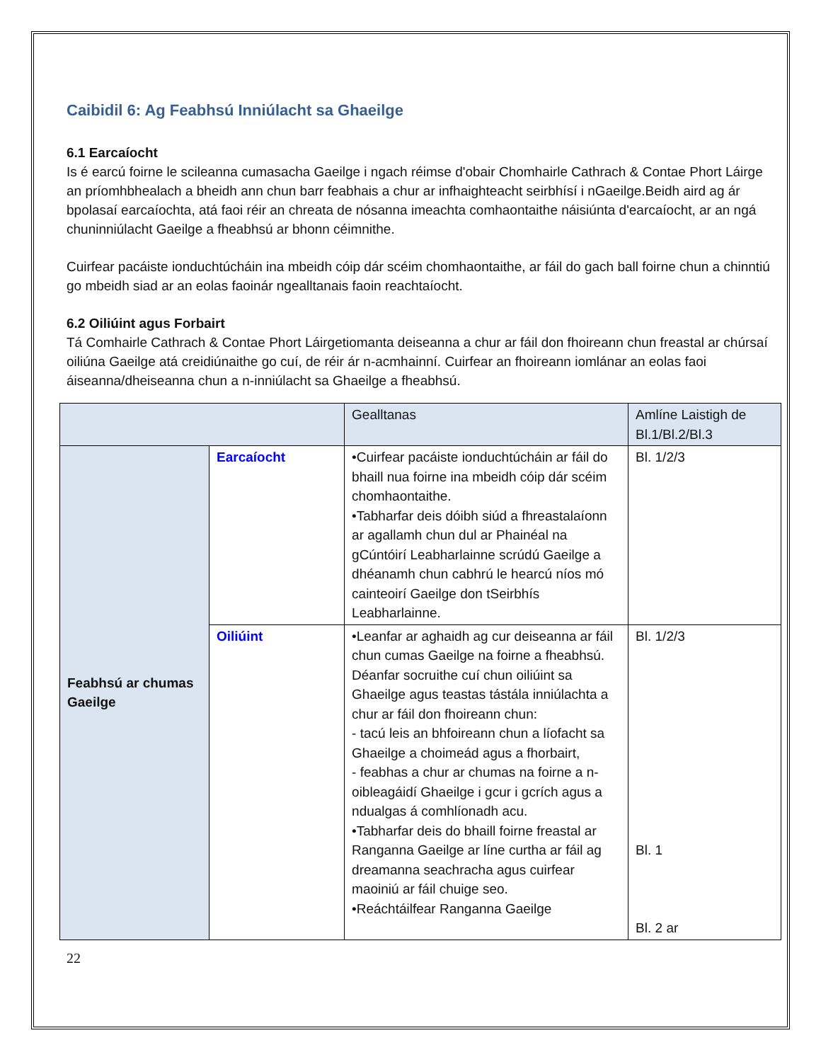Caibidil 6: Ag Feabhsú Inniúlacht sa Ghaeilge
6.1 Earcaíocht
Is é earcú foirne le scileanna cumasacha Gaeilge i ngach réimse d'obair Chomhairle Cathrach & Contae Phort Láirge an príomhbhealach a bheidh ann chun barr feabhais a chur ar infhaighteacht seirbhísí i nGaeilge.Beidh aird ag ár bpolasaí earcaíochta, atá faoi réir an chreata de nósanna imeachta comhaontaithe náisiúnta d'earcaíocht, ar an ngá chuninniúlacht Gaeilge a fheabhsú ar bhonn céimnithe.
Cuirfear pacáiste ionduchtúcháin ina mbeidh cóip dár scéim chomhaontaithe, ar fáil do gach ball foirne chun a chinntiú go mbeidh siad ar an eolas faoinár ngealltanais faoin reachtaíocht.
6.2 Oiliúint agus Forbairt
Tá Comhairle Cathrach & Contae Phort Láirgetiomanta deiseanna a chur ar fáil don fhoireann chun freastal ar chúrsaí oiliúna Gaeilge atá creidiúnaithe go cuí, de réir ár n-acmhainní. Cuirfear an fhoireann iomlánar an eolas faoi áiseanna/dheiseanna chun a n-inniúlacht sa Ghaeilge a fheabhsú.
| | | Gealltanas | Amlíne Laistigh de Bl.1/Bl.2/Bl.3 |
| Feabhsú ar chumas Gaeilge | Earcaíocht | •Cuirfear pacáiste ionduchtúcháin ar fáil do bhaill nua foirne ina mbeidh cóip dár scéim chomhaontaithe. •Tabharfar deis dóibh siúd a fhreastalaíonn ar agallamh chun dul ar Phainéal na gCúntóirí Leabharlainne scrúdú Gaeilge a dhéanamh chun cabhrú le hearcú níos mó cainteoirí Gaeilge don tSeirbhís Leabharlainne. | Bl. 1/2/3 |
| | Oiliúint | •Leanfar ar aghaidh ag cur deiseanna ar fáil chun cumas Gaeilge na foirne a fheabhsú. Déanfar socruithe cuí chun oiliúint sa Ghaeilge agus teastas tástála inniúlachta a chur ar fáil don fhoireann chun: - tacú leis an bhfoireann chun a líofacht sa Ghaeilge a choimeád agus a fhorbairt, - feabhas a chur ar chumas na foirne a n-oibleagáidí Ghaeilge i gcur i gcrích agus a ndualgas á comhlíonadh acu. •Tabharfar deis do bhaill foirne freastal ar Ranganna Gaeilge ar líne curtha ar fáil ag dreamanna seachracha agus cuirfear maoiniú ar fáil chuige seo. •Reáchtáilfear Ranganna Gaeilge | Bl. 1/2/3 Bl. 1 Bl. 2 ar |
22